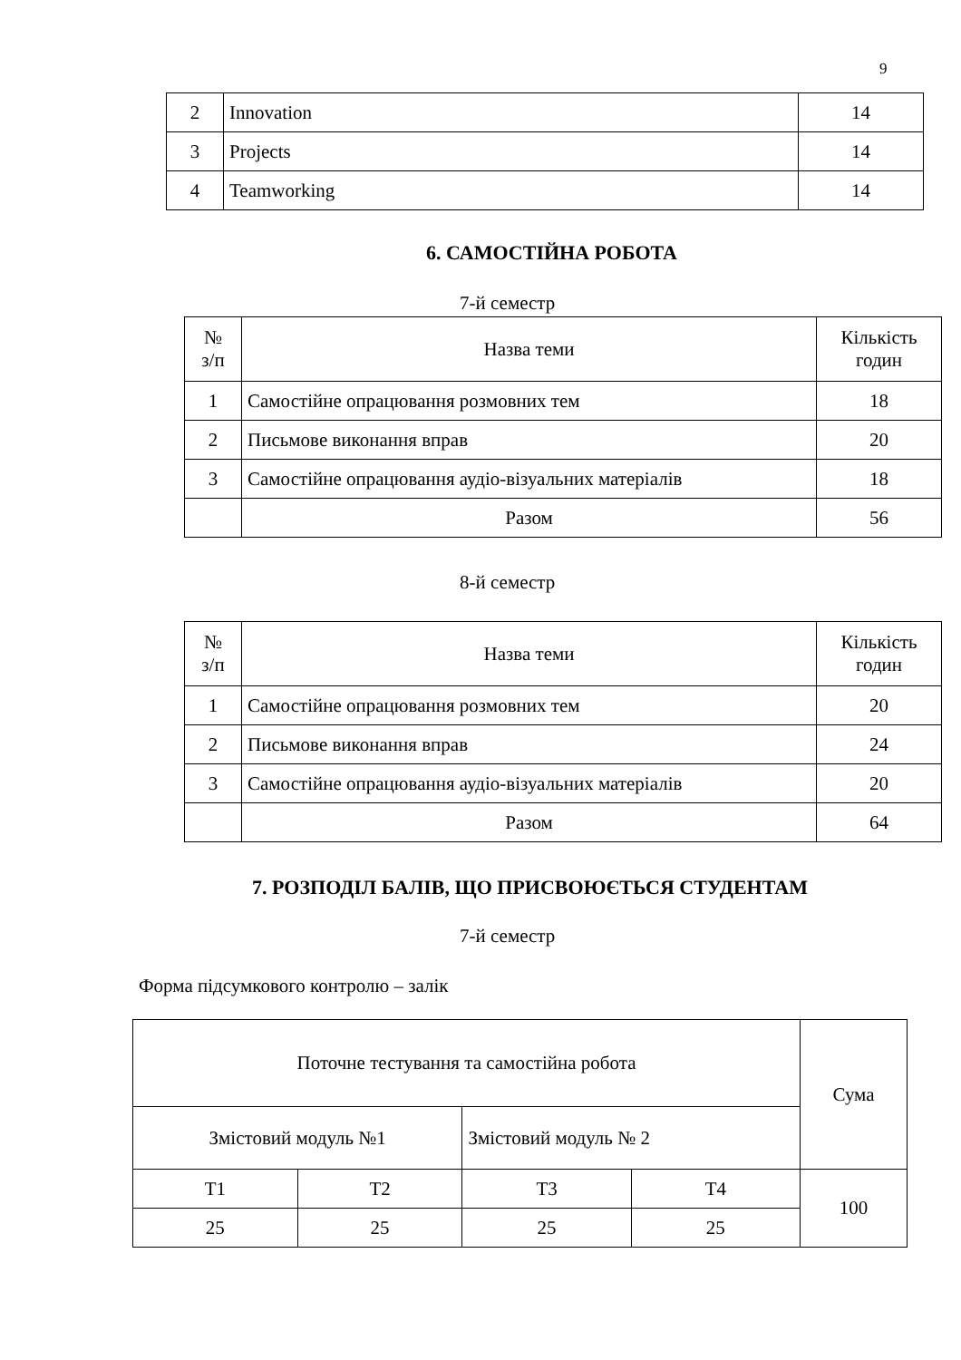9
| 2 | Innovation | 14 |
| 3 | Projects | 14 |
| 4 | Teamworking | 14 |
6. САМОСТІЙНА РОБОТА
7-й семестр
| № з/п | Назва теми | Кількість годин |
| 1 | Самостійне опрацювання розмовних тем | 18 |
| 2 | Письмове виконання вправ | 20 |
| 3 | Самостійне опрацювання аудіо-візуальних матеріалів | 18 |
| | Разом | 56 |
8-й семестр
| № з/п | Назва теми | Кількість годин |
| 1 | Самостійне опрацювання розмовних тем | 20 |
| 2 | Письмове виконання вправ | 24 |
| 3 | Самостійне опрацювання аудіо-візуальних матеріалів | 20 |
| | Разом | 64 |
7. РОЗПОДІЛ БАЛІВ, ЩО ПРИСВОЮЄТЬСЯ СТУДЕНТАМ
7-й семестр
Форма підсумкового контролю – залік
| Поточне тестування та самостійна робота | | | | Сума |
| Змістовий модуль №1 | | Змістовий модуль № 2 | | |
| Т1 | Т2 | Т3 | Т4 | 100 |
| 25 | 25 | 25 | 25 | |